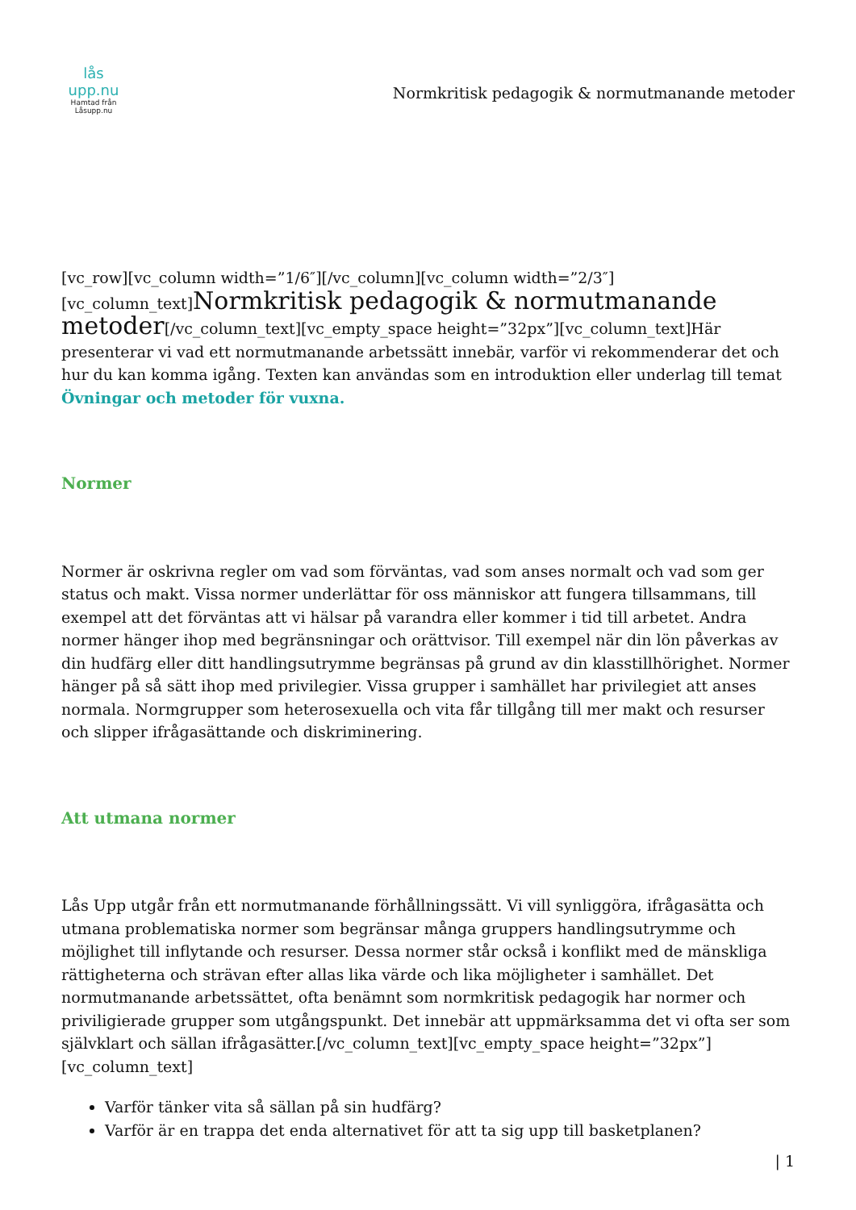lås upp.nu
Hamtad från
Låsupp.nu
Normkritisk pedagogik & normutmanande metoder
[vc_row][vc_column width=”1/6″][/vc_column][vc_column width=”2/3″][vc_column_text]Normkritisk pedagogik & normutmanande metoder[/vc_column_text][vc_empty_space height=”32px”][vc_column_text]Här presenterar vi vad ett normutmanande arbetssätt innebär, varför vi rekommenderar det och hur du kan komma igång. Texten kan användas som en introduktion eller underlag till temat Övningar och metoder för vuxna.
Normer
Normer är oskrivna regler om vad som förväntas, vad som anses normalt och vad som ger status och makt. Vissa normer underlättar för oss människor att fungera tillsammans, till exempel att det förväntas att vi hälsar på varandra eller kommer i tid till arbetet. Andra normer hänger ihop med begränsningar och orättvisor. Till exempel när din lön påverkas av din hudfärg eller ditt handlingsutrymme begränsas på grund av din klasstillhörighet. Normer hänger på så sätt ihop med privilegier. Vissa grupper i samhället har privilegiet att anses normala. Normgrupper som heterosexuella och vita får tillgång till mer makt och resurser och slipper ifrågasättande och diskriminering.
Att utmana normer
Lås Upp utgår från ett normutmanande förhållningssätt. Vi vill synliggöra, ifrågasätta och utmana problematiska normer som begränsar många gruppers handlingsutrymme och möjlighet till inflytande och resurser. Dessa normer står också i konflikt med de mänskliga rättigheterna och strävan efter allas lika värde och lika möjligheter i samhället. Det normutmanande arbetssättet, ofta benämnt som normkritisk pedagogik har normer och priviligierade grupper som utgångspunkt. Det innebär att uppmärksamma det vi ofta ser som självklart och sällan ifrågasätter.[/vc_column_text][vc_empty_space height=”32px”][vc_column_text]
Varför tänker vita så sällan på sin hudfärg?
Varför är en trappa det enda alternativet för att ta sig upp till basketplanen?
| 1